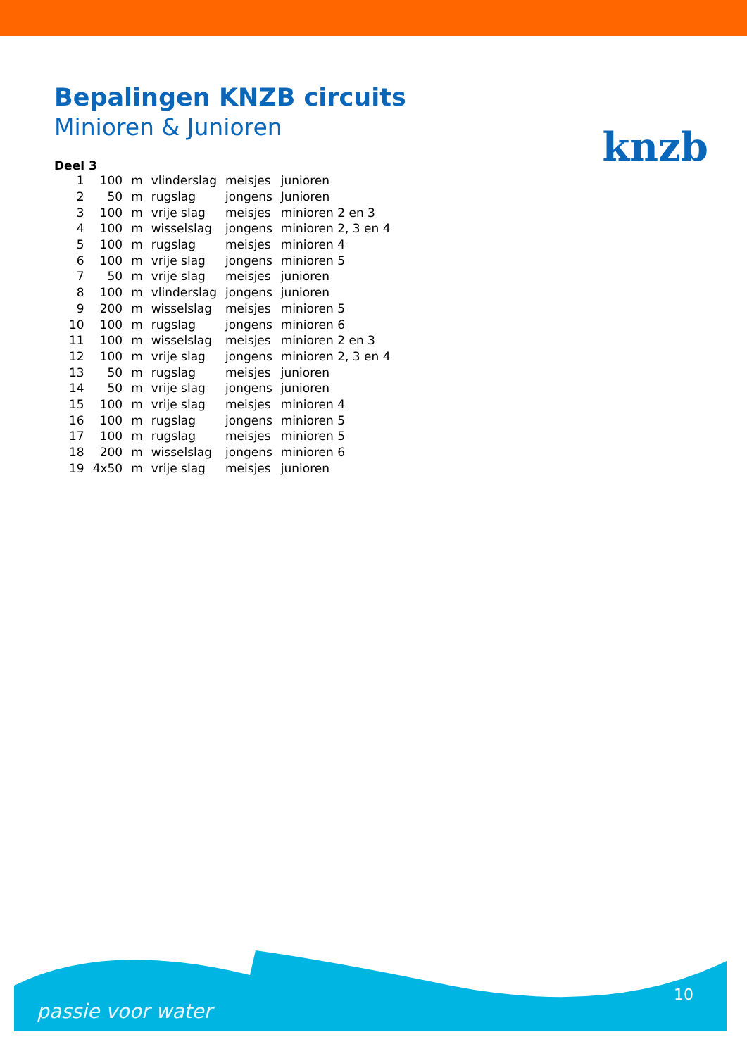knzb
Bepalingen KNZB circuits
Minioren & Junioren
Deel 3
| 1 | 100 | m | vlinderslag | meisjes | junioren |
| 2 | 50 | m | rugslag | jongens | Junioren |
| 3 | 100 | m | vrije slag | meisjes | minioren 2 en 3 |
| 4 | 100 | m | wisselslag | jongens | minioren 2, 3 en 4 |
| 5 | 100 | m | rugslag | meisjes | minioren 4 |
| 6 | 100 | m | vrije slag | jongens | minioren 5 |
| 7 | 50 | m | vrije slag | meisjes | junioren |
| 8 | 100 | m | vlinderslag | jongens | junioren |
| 9 | 200 | m | wisselslag | meisjes | minioren 5 |
| 10 | 100 | m | rugslag | jongens | minioren 6 |
| 11 | 100 | m | wisselslag | meisjes | minioren 2 en 3 |
| 12 | 100 | m | vrije slag | jongens | minioren 2, 3 en 4 |
| 13 | 50 | m | rugslag | meisjes | junioren |
| 14 | 50 | m | vrije slag | jongens | junioren |
| 15 | 100 | m | vrije slag | meisjes | minioren 4 |
| 16 | 100 | m | rugslag | jongens | minioren 5 |
| 17 | 100 | m | rugslag | meisjes | minioren 5 |
| 18 | 200 | m | wisselslag | jongens | minioren 6 |
| 19 | 4x50 | m | vrije slag | meisjes | junioren |
passie voor water
10